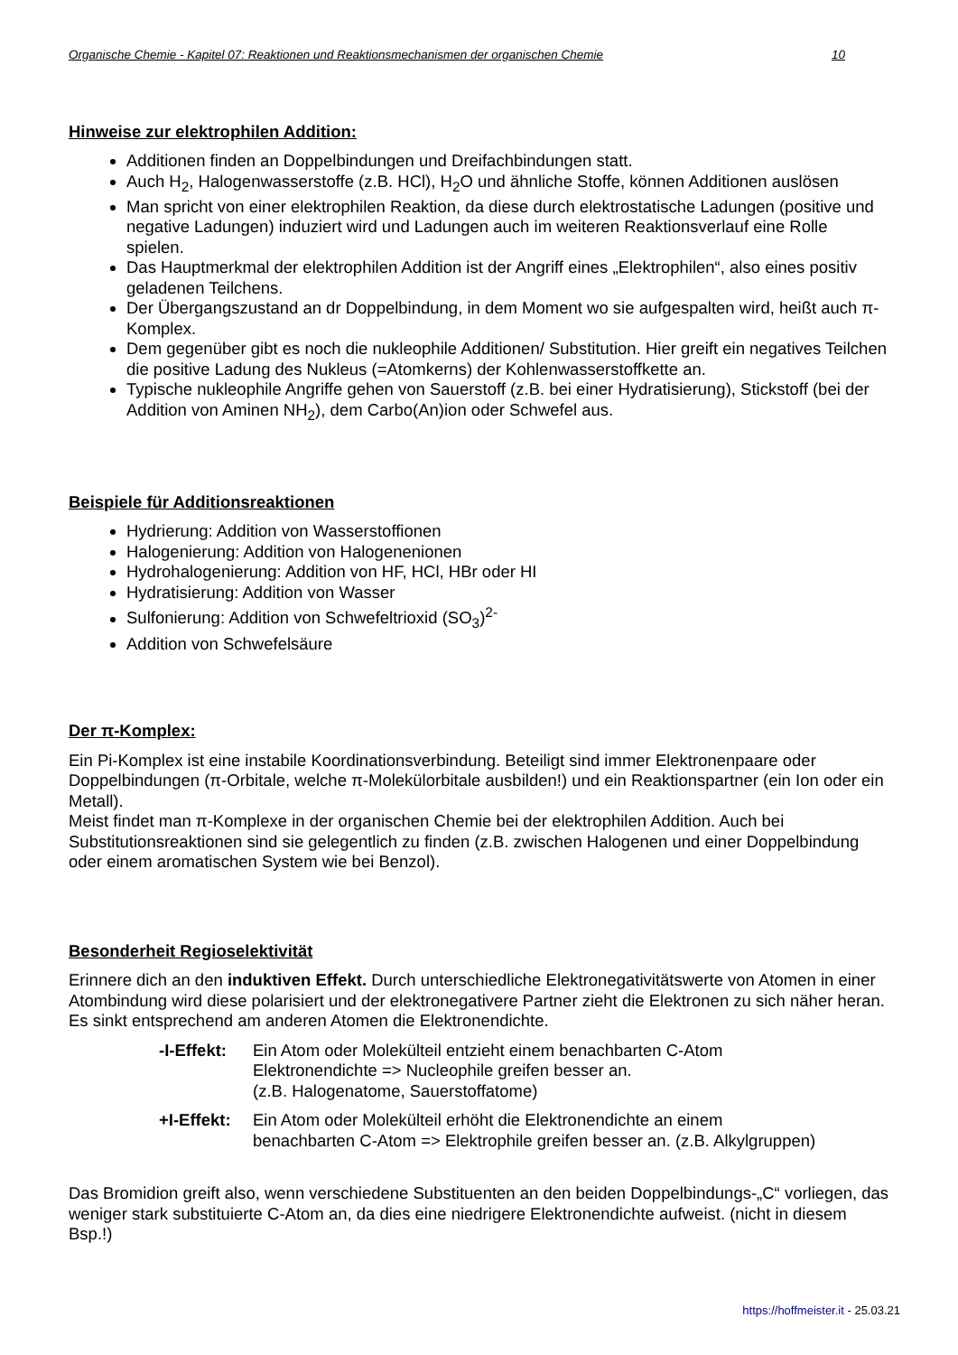Organische Chemie - Kapitel 07: Reaktionen und Reaktionsmechanismen der organischen Chemie 10
Hinweise zur elektrophilen Addition:
Additionen finden an Doppelbindungen und Dreifachbindungen statt.
Auch H<sub>2</sub>, Halogenwasserstoffe (z.B. HCl), H<sub>2</sub>O und ähnliche Stoffe, können Additionen auslösen
Man spricht von einer elektrophilen Reaktion, da diese durch elektrostatische Ladungen (positive und negative Ladungen) induziert wird und Ladungen auch im weiteren Reaktionsverlauf eine Rolle spielen.
Das Hauptmerkmal der elektrophilen Addition ist der Angriff eines „Elektrophilen“, also eines positiv geladenen Teilchens.
Der Übergangszustand an dr Doppelbindung, in dem Moment wo sie aufgespalten wird, heißt auch π-Komplex.
Dem gegenüber gibt es noch die nukleophile Additionen/ Substitution. Hier greift ein negatives Teilchen die positive Ladung des Nukleus (=Atomkerns) der Kohlenwasserstoffkette an.
Typische nukleophile Angriffe gehen von Sauerstoff (z.B. bei einer Hydratisierung), Stickstoff (bei der Addition von Aminen NH<sub>2</sub>), dem Carbo(An)ion oder Schwefel aus.
Beispiele für Additionsreaktionen
Hydrierung: Addition von Wasserstoffionen
Halogenierung: Addition von Halogenenionen
Hydrohalogenierung: Addition von HF, HCl, HBr oder HI
Hydratisierung: Addition von Wasser
Sulfonierung: Addition von Schwefeltrioxid (SO<sub>3</sub>)<sup>2-</sup>
Addition von Schwefelsäure
Der π-Komplex:
Ein Pi-Komplex ist eine instabile Koordinationsverbindung. Beteiligt sind immer Elektronenpaare oder Doppelbindungen (π-Orbitale, welche π-Molekülorbitale ausbilden!) und ein Reaktionspartner (ein Ion oder ein Metall).
Meist findet man π-Komplexe in der organischen Chemie bei der elektrophilen Addition. Auch bei Substitutionsreaktionen sind sie gelegentlich zu finden (z.B. zwischen Halogenen und einer Doppelbindung oder einem aromatischen System wie bei Benzol).
Besonderheit Regioselektivität
Erinnere dich an den induktiven Effekt. Durch unterschiedliche Elektronegativitätswerte von Atomen in einer Atombindung wird diese polarisiert und der elektronegativere Partner zieht die Elektronen zu sich näher heran. Es sinkt entsprechend am anderen Atomen die Elektronendichte.
-I-Effekt:
Ein Atom oder Molekülteil entzieht einem benachbarten C-Atom
Elektronendichte => Nucleophile greifen besser an.
(z.B. Halogenatome, Sauerstoffatome)
+I-Effekt:
Ein Atom oder Molekülteil erhöht die Elektronendichte an einem
benachbarten C-Atom => Elektrophile greifen besser an. (z.B. Alkylgruppen)
Das Bromidion greift also, wenn verschiedene Substituenten an den beiden Doppelbindungs-„C“ vorliegen, das weniger stark substituierte C-Atom an, da dies eine niedrigere Elektronendichte aufweist. (nicht in diesem Bsp.!)
https://hoffmeister.it - 25.03.21